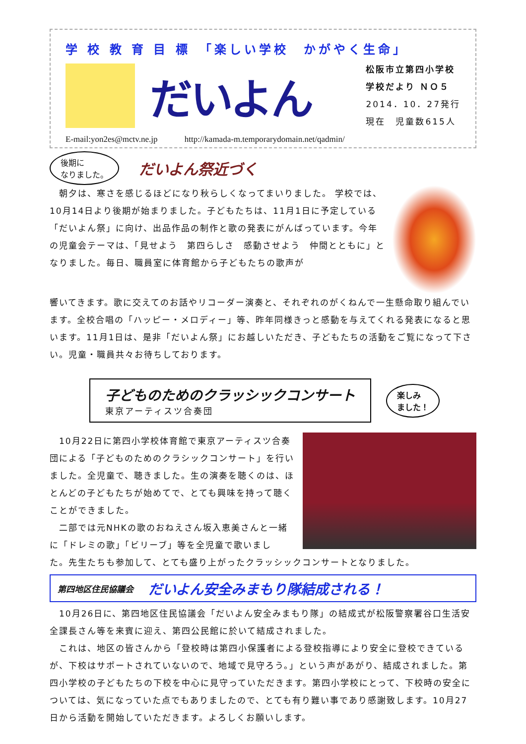学 校 教 育 目 標　「楽しい学校　かがやく生命」
だいよん
松阪市立第四小学校
学校だより ＮＯ５
2014．10．27発行
現在　児童数615人
E-mail:yon2es@mctv.ne.jp http://kamada-m.temporarydomain.net/qadmin/
後期に
なりました。
だいよん祭近づく
　朝夕は、寒さを感じるほどになり秋らしくなってまいりました。 学校では、10月14日より後期が始まりました。子どもたちは、11月1日に予定している「だいよん祭」に向け、出品作品の制作と歌の発表にがんばっています。今年の児童会テーマは、「見せよう　第四らしさ　感動させよう　仲間とともに」となりました。毎日、職員室に体育館から子どもたちの歌声が
響いてきます。歌に交えてのお話やリコーダー演奏と、それぞれのがくねんで一生懸命取り組んでいます。全校合唱の「ハッピー・メロディー」等、昨年同様きっと感動を与えてくれる発表になると思います。11月1日は、是非「だいよん祭」にお越しいただき、子どもたちの活動をご覧になって下さい。児童・職員共々お待ちしております。
子どものためのクラッシックコンサート
東京アーティスツ合奏団
楽しみ
ました！
　10月22日に第四小学校体育館で東京アーティスツ合奏団による「子どものためのクラシックコンサート」を行いました。全児童で、聴きました。生の演奏を聴くのは、ほとんどの子どもたちが始めてで、とても興味を持って聴くことができました。
　二部では元NHKの歌のおねえさん坂入恵美さんと一緒に「ドレミの歌」「ビリーブ」等を全児童で歌いまし
た。先生たちも参加して、とても盛り上がったクラッシックコンサートとなりました。
第四地区住民協議会 だいよん安全みまもり隊結成される！
　10月26日に、第四地区住民協議会「だいよん安全みまもり隊」の結成式が松阪警察署谷口生活安全課長さん等を来賓に迎え、第四公民館に於いて結成されました。
　これは、地区の皆さんから「登校時は第四小保護者による登校指導により安全に登校できているが、下校はサポートされていないので、地域で見守ろう。」という声があがり、結成されました。第四小学校の子どもたちの下校を中心に見守っていただきます。第四小学校にとって、下校時の安全については、気になっていた点でもありましたので、とても有り難い事であり感謝致します。10月27日から活動を開始していただきます。よろしくお願いします。